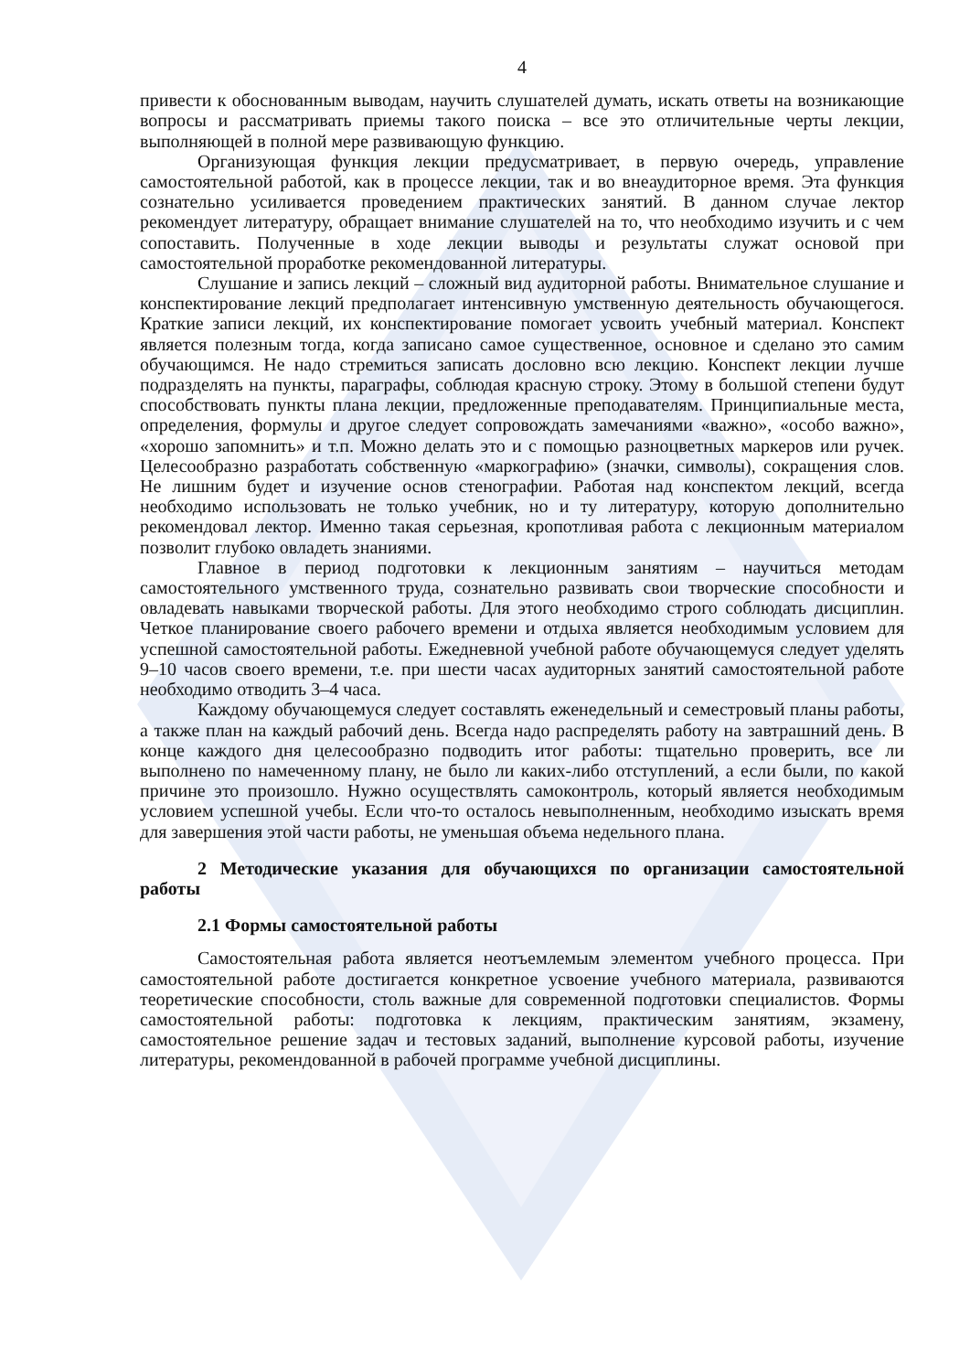4
привести к обоснованным выводам, научить слушателей думать, искать ответы на возникающие вопросы и рассматривать приемы такого поиска – все это отличительные черты лекции, выполняющей в полной мере развивающую функцию.
Организующая функция лекции предусматривает, в первую очередь, управление самостоятельной работой, как в процессе лекции, так и во внеаудиторное время. Эта функция сознательно усиливается проведением практических занятий. В данном случае лектор рекомендует литературу, обращает внимание слушателей на то, что необходимо изучить и с чем сопоставить. Полученные в ходе лекции выводы и результаты служат основой при самостоятельной проработке рекомендованной литературы.
Слушание и запись лекций – сложный вид аудиторной работы. Внимательное слушание и конспектирование лекций предполагает интенсивную умственную деятельность обучающегося. Краткие записи лекций, их конспектирование помогает усвоить учебный материал. Конспект является полезным тогда, когда записано самое существенное, основное и сделано это самим обучающимся. Не надо стремиться записать дословно всю лекцию. Конспект лекции лучше подразделять на пункты, параграфы, соблюдая красную строку. Этому в большой степени будут способствовать пункты плана лекции, предложенные преподавателям. Принципиальные места, определения, формулы и другое следует сопровождать замечаниями «важно», «особо важно», «хорошо запомнить» и т.п. Можно делать это и с помощью разноцветных маркеров или ручек. Целесообразно разработать собственную «маркографию» (значки, символы), сокращения слов. Не лишним будет и изучение основ стенографии. Работая над конспектом лекций, всегда необходимо использовать не только учебник, но и ту литературу, которую дополнительно рекомендовал лектор. Именно такая серьезная, кропотливая работа с лекционным материалом позволит глубоко овладеть знаниями.
Главное в период подготовки к лекционным занятиям – научиться методам самостоятельного умственного труда, сознательно развивать свои творческие способности и овладевать навыками творческой работы. Для этого необходимо строго соблюдать дисциплин. Четкое планирование своего рабочего времени и отдыха является необходимым условием для успешной самостоятельной работы. Ежедневной учебной работе обучающемуся следует уделять 9–10 часов своего времени, т.е. при шести часах аудиторных занятий самостоятельной работе необходимо отводить 3–4 часа.
Каждому обучающемуся следует составлять еженедельный и семестровый планы работы, а также план на каждый рабочий день. Всегда надо распределять работу на завтрашний день. В конце каждого дня целесообразно подводить итог работы: тщательно проверить, все ли выполнено по намеченному плану, не было ли каких-либо отступлений, а если были, по какой причине это произошло. Нужно осуществлять самоконтроль, который является необходимым условием успешной учебы. Если что-то осталось невыполненным, необходимо изыскать время для завершения этой части работы, не уменьшая объема недельного плана.
2 Методические указания для обучающихся по организации самостоятельной работы
2.1 Формы самостоятельной работы
Самостоятельная работа является неотъемлемым элементом учебного процесса. При самостоятельной работе достигается конкретное усвоение учебного материала, развиваются теоретические способности, столь важные для современной подготовки специалистов. Формы самостоятельной работы: подготовка к лекциям, практическим занятиям, экзамену, самостоятельное решение задач и тестовых заданий, выполнение курсовой работы, изучение литературы, рекомендованной в рабочей программе учебной дисциплины.